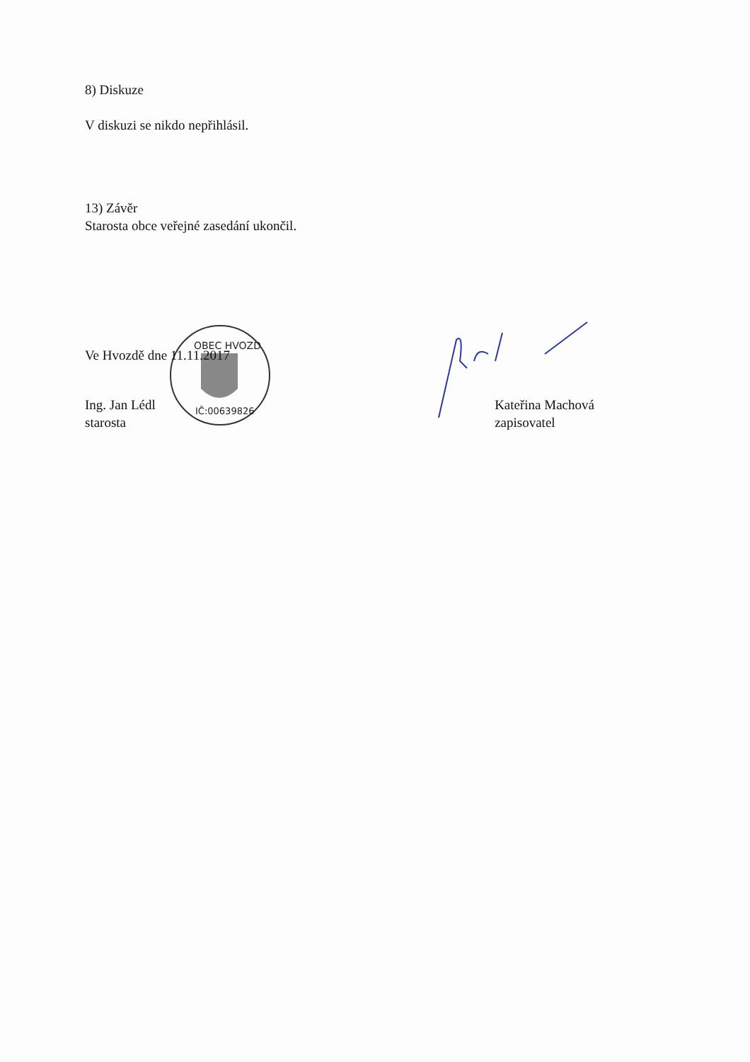OBEC HVOZD
IČ:00639826
8) Diskuze
V diskuzi se nikdo nepřihlásil.
13) Závěr
Starosta obce veřejné zasedání ukončil.
Ve Hvozdě dne 11.11.2017
Ing. Jan Lédl
starosta
Kateřina Machová
zapisovatel